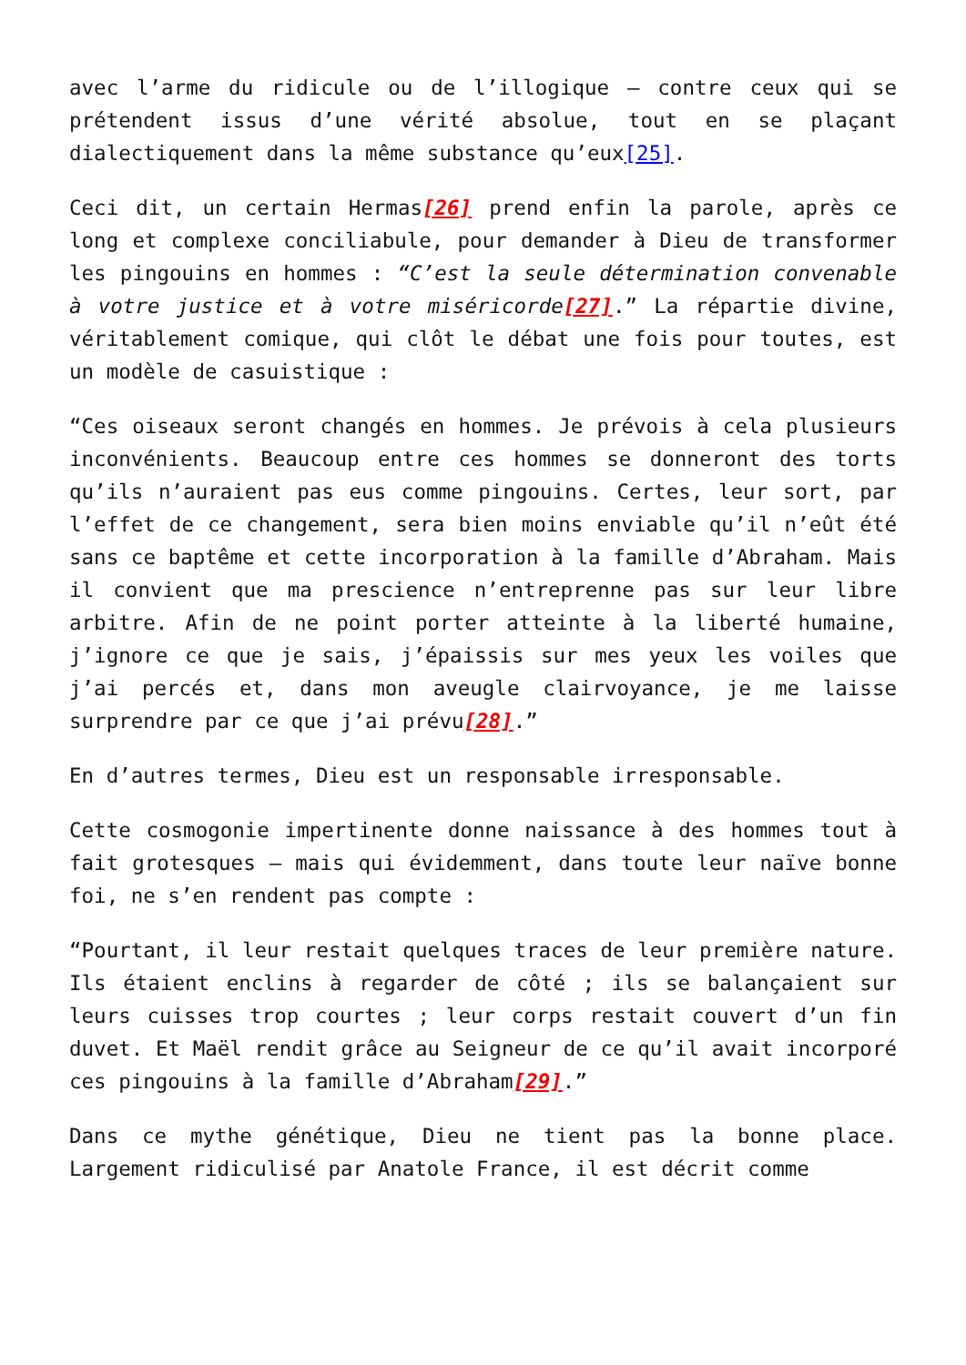avec l’arme du ridicule ou de l’illogique – contre ceux qui se prétendent issus d’une vérité absolue, tout en se plaçant dialectiquement dans la même substance qu’eux[25].
Ceci dit, un certain Hermas[26] prend enfin la parole, après ce long et complexe conciliabule, pour demander à Dieu de transformer les pingouins en hommes : “C’est la seule détermination convenable à votre justice et à votre miséricorde[27].” La répartie divine, véritablement comique, qui clôt le débat une fois pour toutes, est un modèle de casuistique :
“Ces oiseaux seront changés en hommes. Je prévois à cela plusieurs inconvénients. Beaucoup entre ces hommes se donneront des torts qu’ils n’auraient pas eus comme pingouins. Certes, leur sort, par l’effet de ce changement, sera bien moins enviable qu’il n’eût été sans ce baptême et cette incorporation à la famille d’Abraham. Mais il convient que ma prescience n’entreprenne pas sur leur libre arbitre. Afin de ne point porter atteinte à la liberté humaine, j’ignore ce que je sais, j’épaissis sur mes yeux les voiles que j’ai percés et, dans mon aveugle clairvoyance, je me laisse surprendre par ce que j’ai prévu[28].”
En d’autres termes, Dieu est un responsable irresponsable.
Cette cosmogonie impertinente donne naissance à des hommes tout à fait grotesques – mais qui évidemment, dans toute leur naïve bonne foi, ne s’en rendent pas compte :
“Pourtant, il leur restait quelques traces de leur première nature. Ils étaient enclins à regarder de côté ; ils se balançaient sur leurs cuisses trop courtes ; leur corps restait couvert d’un fin duvet. Et Maël rendit grâce au Seigneur de ce qu’il avait incorporé ces pingouins à la famille d’Abraham[29].”
Dans ce mythe génétique, Dieu ne tient pas la bonne place. Largement ridiculisé par Anatole France, il est décrit comme